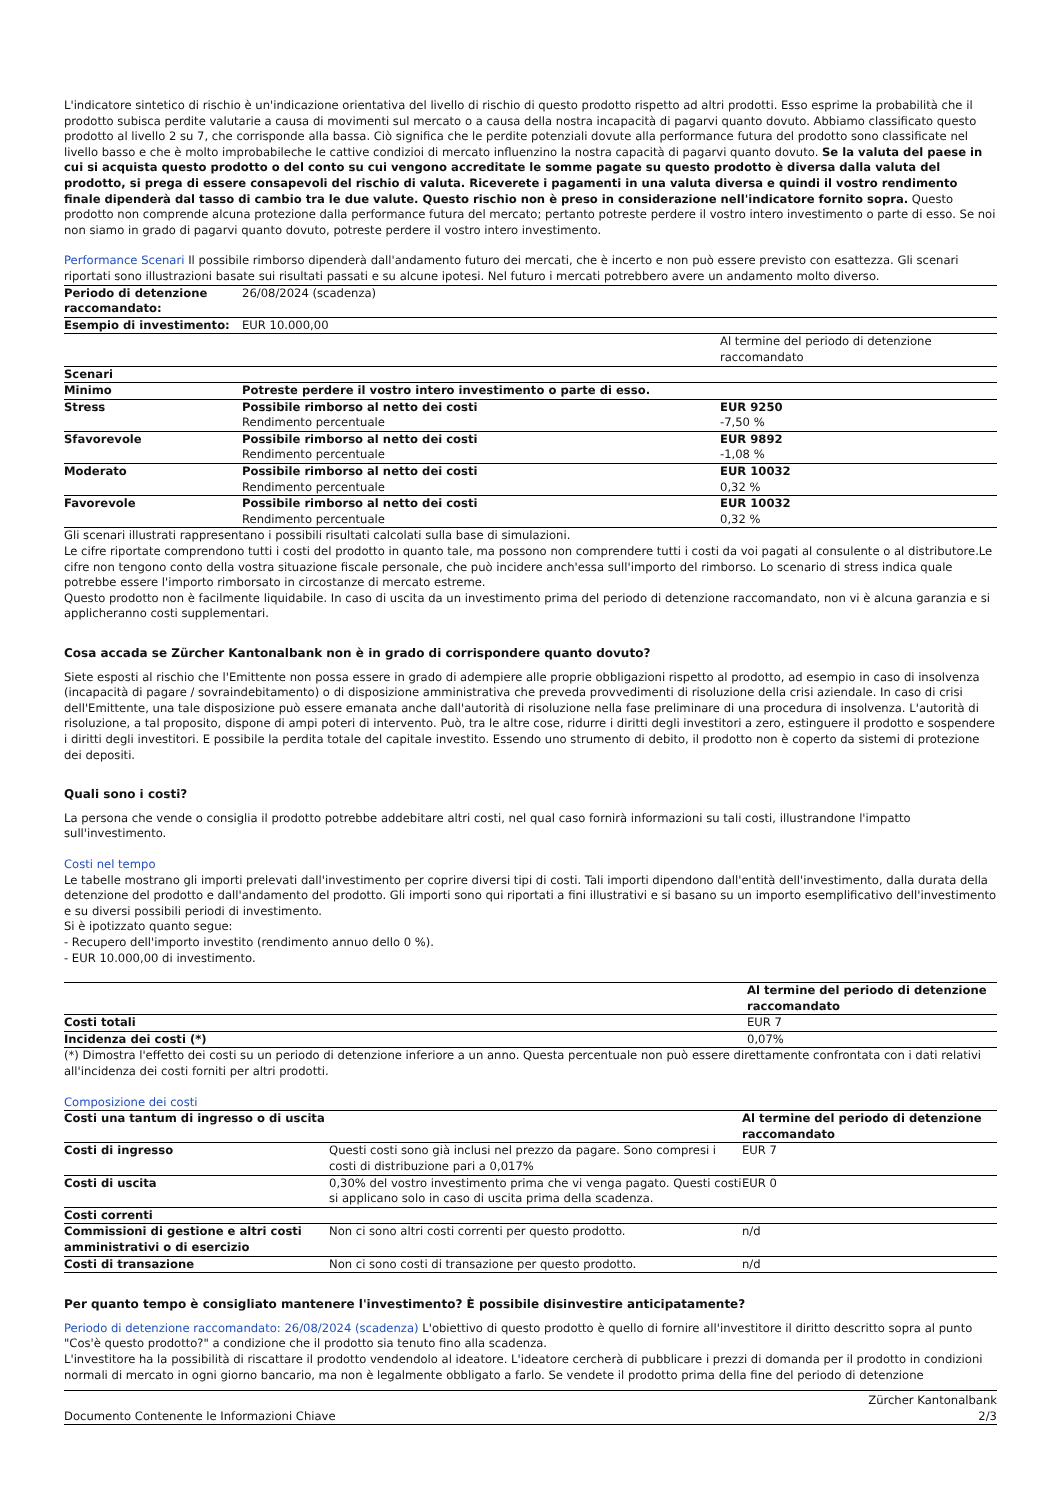L'indicatore sintetico di rischio è un'indicazione orientativa del livello di rischio di questo prodotto rispetto ad altri prodotti. Esso esprime la probabilità che il prodotto subisca perdite valutarie a causa di movimenti sul mercato o a causa della nostra incapacità di pagarvi quanto dovuto. Abbiamo classificato questo prodotto al livello 2 su 7, che corrisponde alla bassa. Ciò significa che le perdite potenziali dovute alla performance futura del prodotto sono classificate nel livello basso e che è molto improbabileche le cattive condizioi di mercato influenzino la nostra capacità di pagarvi quanto dovuto. Se la valuta del paese in cui si acquista questo prodotto o del conto su cui vengono accreditate le somme pagate su questo prodotto è diversa dalla valuta del prodotto, si prega di essere consapevoli del rischio di valuta. Riceverete i pagamenti in una valuta diversa e quindi il vostro rendimento finale dipenderà dal tasso di cambio tra le due valute. Questo rischio non è preso in considerazione nell'indicatore fornito sopra. Questo prodotto non comprende alcuna protezione dalla performance futura del mercato; pertanto potreste perdere il vostro intero investimento o parte di esso. Se noi non siamo in grado di pagarvi quanto dovuto, potreste perdere il vostro intero investimento.
Performance Scenari Il possibile rimborso dipenderà dall'andamento futuro dei mercati, che è incerto e non può essere previsto con esattezza. Gli scenari riportati sono illustrazioni basate sui risultati passati e su alcune ipotesi. Nel futuro i mercati potrebbero avere un andamento molto diverso.
| Periodo di detenzione raccomandato: | 26/08/2024 (scadenza) | |
| Esempio di investimento: | EUR 10.000,00 | |
| | | Al termine del periodo di detenzione raccomandato |
| Scenari | | |
| Minimo | Potreste perdere il vostro intero investimento o parte di esso. | |
| Stress | Possibile rimborso al netto dei costi Rendimento percentuale | EUR 9250 -7,50 % |
| Sfavorevole | Possibile rimborso al netto dei costi Rendimento percentuale | EUR 9892 -1,08 % |
| Moderato | Possibile rimborso al netto dei costi Rendimento percentuale | EUR 10032 0,32 % |
| Favorevole | Possibile rimborso al netto dei costi Rendimento percentuale | EUR 10032 0,32 % |
Gli scenari illustrati rappresentano i possibili risultati calcolati sulla base di simulazioni.
Le cifre riportate comprendono tutti i costi del prodotto in quanto tale, ma possono non comprendere tutti i costi da voi pagati al consulente o al distributore.Le cifre non tengono conto della vostra situazione fiscale personale, che può incidere anch'essa sull'importo del rimborso. Lo scenario di stress indica quale potrebbe essere l'importo rimborsato in circostanze di mercato estreme.
Questo prodotto non è facilmente liquidabile. In caso di uscita da un investimento prima del periodo di detenzione raccomandato, non vi è alcuna garanzia e si applicheranno costi supplementari.
Cosa accada se Zürcher Kantonalbank non è in grado di corrispondere quanto dovuto?
Siete esposti al rischio che l'Emittente non possa essere in grado di adempiere alle proprie obbligazioni rispetto al prodotto, ad esempio in caso di insolvenza (incapacità di pagare / sovraindebitamento) o di disposizione amministrativa che preveda provvedimenti di risoluzione della crisi aziendale. In caso di crisi dell'Emittente, una tale disposizione può essere emanata anche dall'autorità di risoluzione nella fase preliminare di una procedura di insolvenza. L'autorità di risoluzione, a tal proposito, dispone di ampi poteri di intervento. Può, tra le altre cose, ridurre i diritti degli investitori a zero, estinguere il prodotto e sospendere i diritti degli investitori. E possibile la perdita totale del capitale investito. Essendo uno strumento di debito, il prodotto non è coperto da sistemi di protezione dei depositi.
Quali sono i costi?
La persona che vende o consiglia il prodotto potrebbe addebitare altri costi, nel qual caso fornirà informazioni su tali costi, illustrandone l'impatto sull'investimento.
Costi nel tempo
Le tabelle mostrano gli importi prelevati dall'investimento per coprire diversi tipi di costi. Tali importi dipendono dall'entità dell'investimento, dalla durata della detenzione del prodotto e dall'andamento del prodotto. Gli importi sono qui riportati a fini illustrativi e si basano su un importo esemplificativo dell'investimento e su diversi possibili periodi di investimento.
Si è ipotizzato quanto segue:
- Recupero dell'importo investito (rendimento annuo dello 0 %).
- EUR 10.000,00 di investimento.
| | Al termine del periodo di detenzione raccomandato |
| Costi totali | EUR 7 |
| Incidenza dei costi (*) | 0,07% |
(*) Dimostra l'effetto dei costi su un periodo di detenzione inferiore a un anno. Questa percentuale non può essere direttamente confrontata con i dati relativi all'incidenza dei costi forniti per altri prodotti.
Composizione dei costi
| Costi una tantum di ingresso o di uscita | | Al termine del periodo di detenzione raccomandato |
| Costi di ingresso | Questi costi sono già inclusi nel prezzo da pagare. Sono compresi i costi di distribuzione pari a 0,017% | EUR 7 |
| Costi di uscita | 0,30% del vostro investimento prima che vi venga pagato. Questi costi si applicano solo in caso di uscita prima della scadenza. | EUR 0 |
| Costi correnti | | |
| Commissioni di gestione e altri costi amministrativi o di esercizio | Non ci sono altri costi correnti per questo prodotto. | n/d |
| Costi di transazione | Non ci sono costi di transazione per questo prodotto. | n/d |
Per quanto tempo è consigliato mantenere l'investimento? È possibile disinvestire anticipatamente?
Periodo di detenzione raccomandato: 26/08/2024 (scadenza) L'obiettivo di questo prodotto è quello di fornire all'investitore il diritto descritto sopra al punto "Cos'è questo prodotto?" a condizione che il prodotto sia tenuto fino alla scadenza.
L'investitore ha la possibilità di riscattare il prodotto vendendolo al ideatore. L'ideatore cercherà di pubblicare i prezzi di domanda per il prodotto in condizioni normali di mercato in ogni giorno bancario, ma non è legalmente obbligato a farlo. Se vendete il prodotto prima della fine del periodo di detenzione
Documento Contenente le Informazioni Chiave Zürcher Kantonalbank
2/3